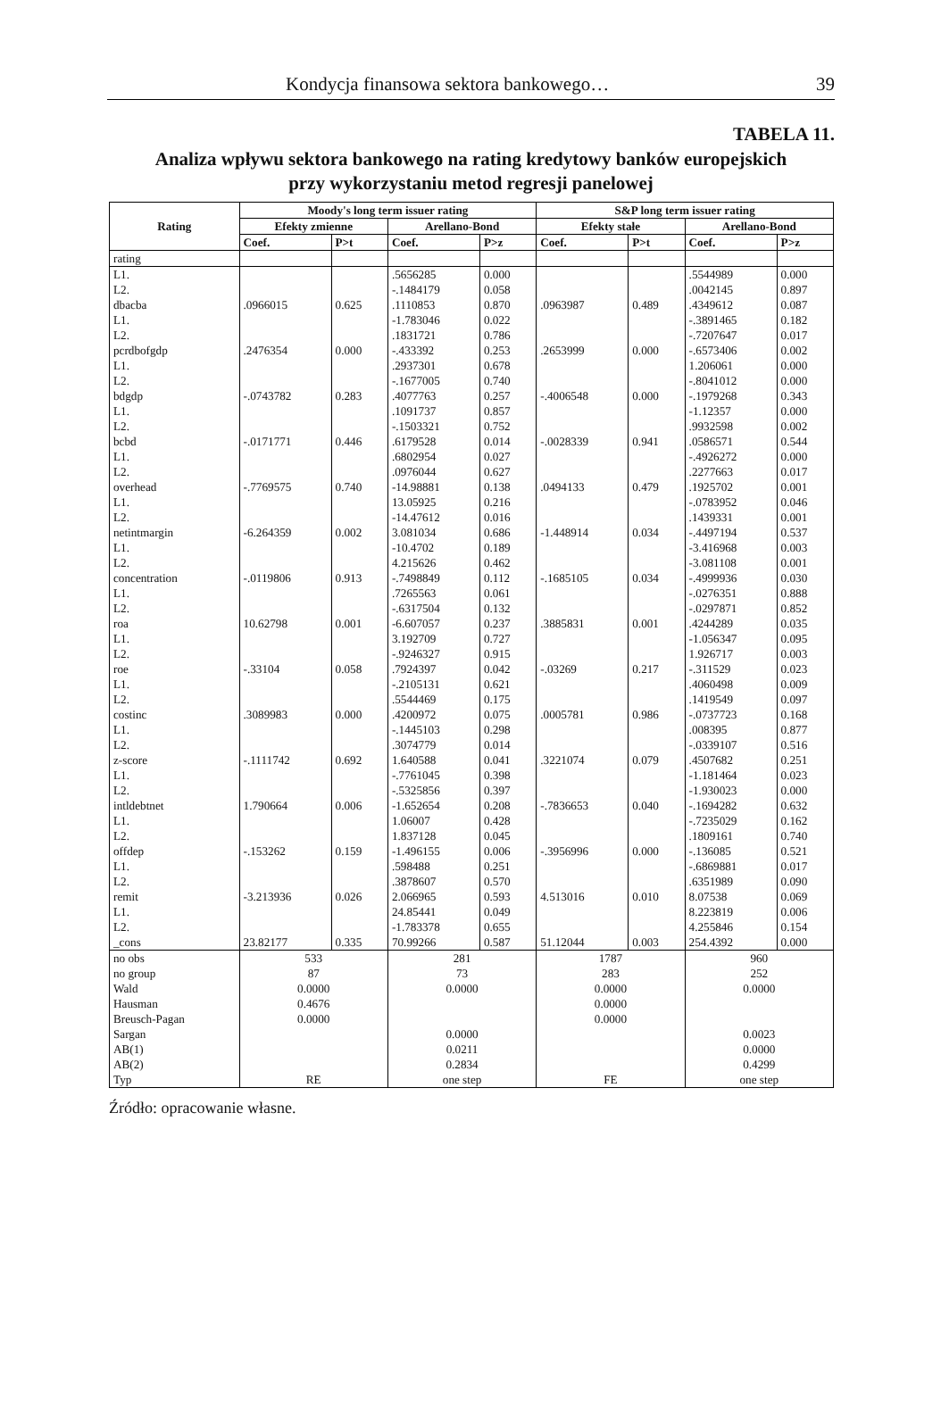Kondycja finansowa sektora bankowego… 39
TABELA 11.
Analiza wpływu sektora bankowego na rating kredytowy banków europejskich
przy wykorzystaniu metod regresji panelowej
| Rating | Moody's long term issuer rating | | | | S&P long term issuer rating | | | |
| --- | --- | --- | --- | --- | --- | --- | --- | --- |
| | Efekty zmienne | | Arellano-Bond | | Efekty stałe | | Arellano-Bond | |
| | Coef. | P>t | Coef. | P>z | Coef. | P>t | Coef. | P>z |
| rating | | | | | | | | |
| L1. | | | .5656285 | 0.000 | | | .5544989 | 0.000 |
| L2. | | | -.1484179 | 0.058 | | | .0042145 | 0.897 |
| dbacba | .0966015 | 0.625 | .1110853 | 0.870 | .0963987 | 0.489 | .4349612 | 0.087 |
| L1. | | | -1.783046 | 0.022 | | | -.3891465 | 0.182 |
| L2. | | | .1831721 | 0.786 | | | -.7207647 | 0.017 |
| pcrdbofgdp | .2476354 | 0.000 | -.433392 | 0.253 | .2653999 | 0.000 | -.6573406 | 0.002 |
| L1. | | | .2937301 | 0.678 | | | 1.206061 | 0.000 |
| L2. | | | -.1677005 | 0.740 | | | -.8041012 | 0.000 |
| bdgdp | -.0743782 | 0.283 | .4077763 | 0.257 | -.4006548 | 0.000 | -.1979268 | 0.343 |
| L1. | | | .1091737 | 0.857 | | | -1.12357 | 0.000 |
| L2. | | | -.1503321 | 0.752 | | | .9932598 | 0.002 |
| bcbd | -.0171771 | 0.446 | .6179528 | 0.014 | -.0028339 | 0.941 | .0586571 | 0.544 |
| L1. | | | .6802954 | 0.027 | | | -.4926272 | 0.000 |
| L2. | | | .0976044 | 0.627 | | | .2277663 | 0.017 |
| overhead | -.7769575 | 0.740 | -14.98881 | 0.138 | .0494133 | 0.479 | .1925702 | 0.001 |
| L1. | | | 13.05925 | 0.216 | | | -.0783952 | 0.046 |
| L2. | | | -14.47612 | 0.016 | | | .1439331 | 0.001 |
| netintmargin | -6.264359 | 0.002 | 3.081034 | 0.686 | -1.448914 | 0.034 | -.4497194 | 0.537 |
| L1. | | | -10.4702 | 0.189 | | | -3.416968 | 0.003 |
| L2. | | | 4.215626 | 0.462 | | | -3.081108 | 0.001 |
| concentration | -.0119806 | 0.913 | -.7498849 | 0.112 | -.1685105 | 0.034 | -.4999936 | 0.030 |
| L1. | | | .7265563 | 0.061 | | | -.0276351 | 0.888 |
| L2. | | | -.6317504 | 0.132 | | | -.0297871 | 0.852 |
| roa | 10.62798 | 0.001 | -6.607057 | 0.237 | .3885831 | 0.001 | .4244289 | 0.035 |
| L1. | | | 3.192709 | 0.727 | | | -1.056347 | 0.095 |
| L2. | | | -.9246327 | 0.915 | | | 1.926717 | 0.003 |
| roe | -.33104 | 0.058 | .7924397 | 0.042 | -.03269 | 0.217 | -.311529 | 0.023 |
| L1. | | | -.2105131 | 0.621 | | | .4060498 | 0.009 |
| L2. | | | .5544469 | 0.175 | | | .1419549 | 0.097 |
| costinc | .3089983 | 0.000 | .4200972 | 0.075 | .0005781 | 0.986 | -.0737723 | 0.168 |
| L1. | | | -.1445103 | 0.298 | | | .008395 | 0.877 |
| L2. | | | .3074779 | 0.014 | | | -.0339107 | 0.516 |
| z-score | -.1111742 | 0.692 | 1.640588 | 0.041 | .3221074 | 0.079 | .4507682 | 0.251 |
| L1. | | | -.7761045 | 0.398 | | | -1.181464 | 0.023 |
| L2. | | | -.5325856 | 0.397 | | | -1.930023 | 0.000 |
| intldebtnet | 1.790664 | 0.006 | -1.652654 | 0.208 | -.7836653 | 0.040 | -.1694282 | 0.632 |
| L1. | | | 1.06007 | 0.428 | | | -.7235029 | 0.162 |
| L2. | | | 1.837128 | 0.045 | | | .1809161 | 0.740 |
| offdep | -.153262 | 0.159 | -1.496155 | 0.006 | -.3956996 | 0.000 | -.136085 | 0.521 |
| L1. | | | .598488 | 0.251 | | | -.6869881 | 0.017 |
| L2. | | | .3878607 | 0.570 | | | .6351989 | 0.090 |
| remit | -3.213936 | 0.026 | 2.066965 | 0.593 | 4.513016 | 0.010 | 8.07538 | 0.069 |
| L1. | | | 24.85441 | 0.049 | | | 8.223819 | 0.006 |
| L2. | | | -1.783378 | 0.655 | | | 4.255846 | 0.154 |
| _cons | 23.82177 | 0.335 | 70.99266 | 0.587 | 51.12044 | 0.003 | 254.4392 | 0.000 |
| no obs | 533 | | 281 | | 1787 | | 960 | |
| no group | 87 | | 73 | | 283 | | 252 | |
| Wald | 0.0000 | | 0.0000 | | 0.0000 | | 0.0000 | |
| Hausman | 0.4676 | | | | 0.0000 | | | |
| Breusch-Pagan | 0.0000 | | | | 0.0000 | | | |
| Sargan | | | 0.0000 | | | | 0.0023 | |
| AB(1) | | | 0.0211 | | | | 0.0000 | |
| AB(2) | | | 0.2834 | | | | 0.4299 | |
| Typ | RE | | one step | | FE | | one step | |
Źródło: opracowanie własne.